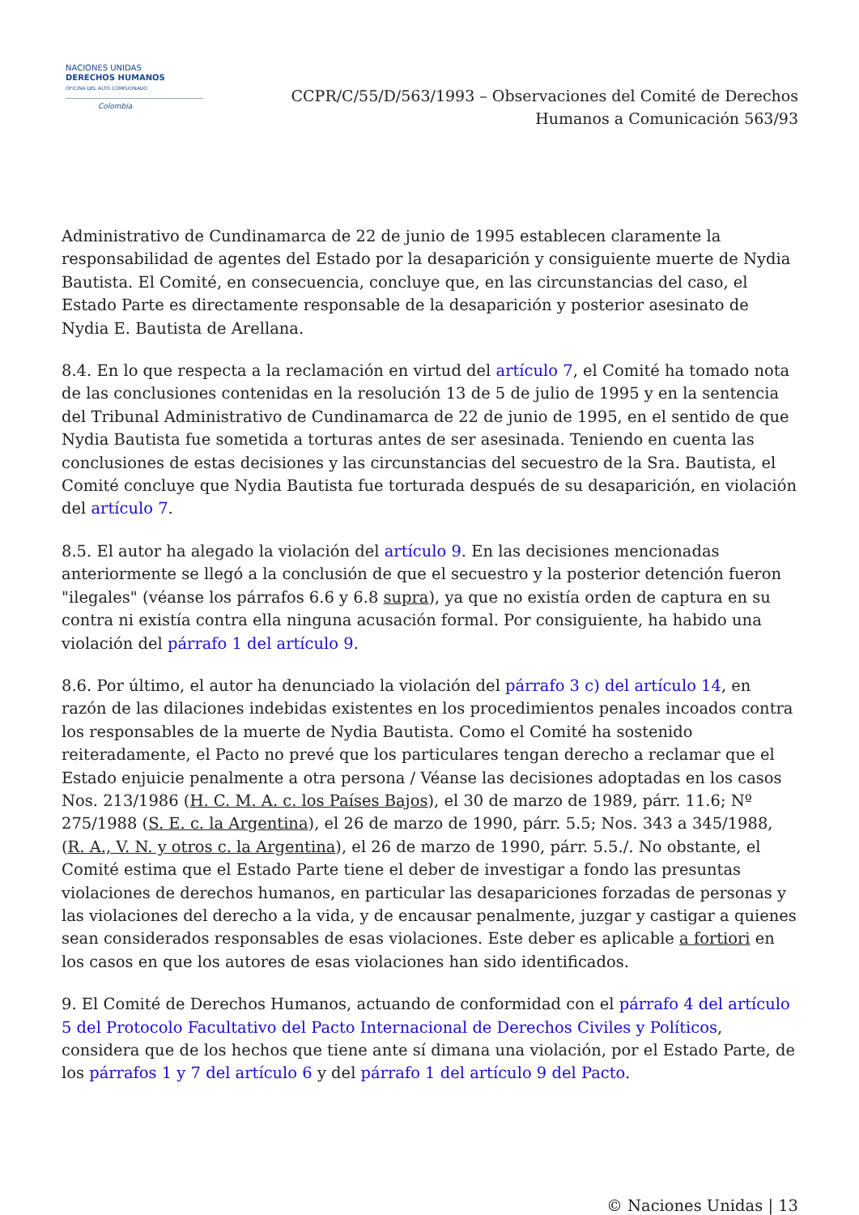NACIONES UNIDAS
DERECHOS HUMANOS
OFICINA DEL ALTO COMISIONADO
Colombia
CCPR/C/55/D/563/1993 – Observaciones del Comité de Derechos
Humanos a Comunicación 563/93
Administrativo de Cundinamarca de 22 de junio de 1995 establecen claramente la responsabilidad de agentes del Estado por la desaparición y consiguiente muerte de Nydia Bautista. El Comité, en consecuencia, concluye que, en las circunstancias del caso, el Estado Parte es directamente responsable de la desaparición y posterior asesinato de Nydia E. Bautista de Arellana.
8.4. En lo que respecta a la reclamación en virtud del artículo 7, el Comité ha tomado nota de las conclusiones contenidas en la resolución 13 de 5 de julio de 1995 y en la sentencia del Tribunal Administrativo de Cundinamarca de 22 de junio de 1995, en el sentido de que Nydia Bautista fue sometida a torturas antes de ser asesinada. Teniendo en cuenta las conclusiones de estas decisiones y las circunstancias del secuestro de la Sra. Bautista, el Comité concluye que Nydia Bautista fue torturada después de su desaparición, en violación del artículo 7.
8.5. El autor ha alegado la violación del artículo 9. En las decisiones mencionadas anteriormente se llegó a la conclusión de que el secuestro y la posterior detención fueron "ilegales" (véanse los párrafos 6.6 y 6.8 supra), ya que no existía orden de captura en su contra ni existía contra ella ninguna acusación formal. Por consiguiente, ha habido una violación del párrafo 1 del artículo 9.
8.6. Por último, el autor ha denunciado la violación del párrafo 3 c) del artículo 14, en razón de las dilaciones indebidas existentes en los procedimientos penales incoados contra los responsables de la muerte de Nydia Bautista. Como el Comité ha sostenido reiteradamente, el Pacto no prevé que los particulares tengan derecho a reclamar que el Estado enjuicie penalmente a otra persona / Véanse las decisiones adoptadas en los casos Nos. 213/1986 (H. C. M. A. c. los Países Bajos), el 30 de marzo de 1989, párr. 11.6; Nº 275/1988 (S. E. c. la Argentina), el 26 de marzo de 1990, párr. 5.5; Nos. 343 a 345/1988, (R. A., V. N. y otros c. la Argentina), el 26 de marzo de 1990, párr. 5.5./. No obstante, el Comité estima que el Estado Parte tiene el deber de investigar a fondo las presuntas violaciones de derechos humanos, en particular las desapariciones forzadas de personas y las violaciones del derecho a la vida, y de encausar penalmente, juzgar y castigar a quienes sean considerados responsables de esas violaciones. Este deber es aplicable a fortiori en los casos en que los autores de esas violaciones han sido identificados.
9. El Comité de Derechos Humanos, actuando de conformidad con el párrafo 4 del artículo 5 del Protocolo Facultativo del Pacto Internacional de Derechos Civiles y Políticos, considera que de los hechos que tiene ante sí dimana una violación, por el Estado Parte, de los párrafos 1 y 7 del artículo 6 y del párrafo 1 del artículo 9 del Pacto.
© Naciones Unidas | 13